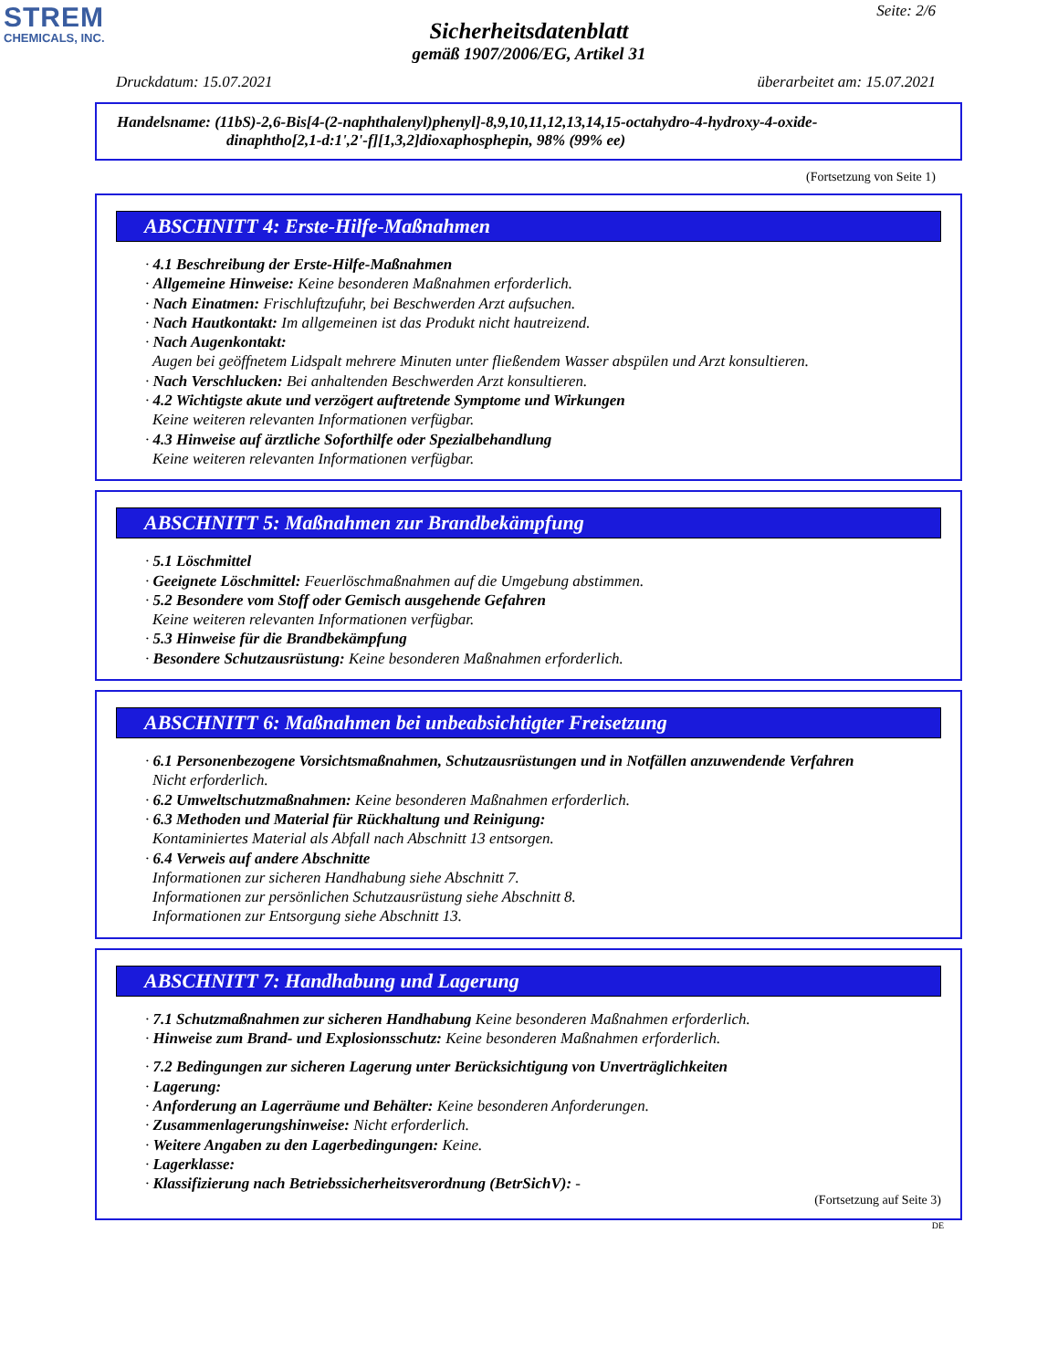STREM
CHEMICALS, INC.
Seite: 2/6
Sicherheitsdatenblatt
gemäß 1907/2006/EG, Artikel 31
Druckdatum: 15.07.2021 überarbeitet am: 15.07.2021
Handelsname: (11bS)-2,6-Bis[4-(2-naphthalenyl)phenyl]-8,9,10,11,12,13,14,15-octahydro-4-hydroxy-4-oxide-
dinaphtho[2,1-d:1',2'-f][1,3,2]dioxaphosphepin, 98% (99% ee)
(Fortsetzung von Seite 1)
ABSCHNITT 4: Erste-Hilfe-Maßnahmen
· 4.1 Beschreibung der Erste-Hilfe-Maßnahmen
· Allgemeine Hinweise: Keine besonderen Maßnahmen erforderlich.
· Nach Einatmen: Frischluftzufuhr, bei Beschwerden Arzt aufsuchen.
· Nach Hautkontakt: Im allgemeinen ist das Produkt nicht hautreizend.
· Nach Augenkontakt:
Augen bei geöffnetem Lidspalt mehrere Minuten unter fließendem Wasser abspülen und Arzt konsultieren.
· Nach Verschlucken: Bei anhaltenden Beschwerden Arzt konsultieren.
· 4.2 Wichtigste akute und verzögert auftretende Symptome und Wirkungen
Keine weiteren relevanten Informationen verfügbar.
· 4.3 Hinweise auf ärztliche Soforthilfe oder Spezialbehandlung
Keine weiteren relevanten Informationen verfügbar.
ABSCHNITT 5: Maßnahmen zur Brandbekämpfung
· 5.1 Löschmittel
· Geeignete Löschmittel: Feuerlöschmaßnahmen auf die Umgebung abstimmen.
· 5.2 Besondere vom Stoff oder Gemisch ausgehende Gefahren
Keine weiteren relevanten Informationen verfügbar.
· 5.3 Hinweise für die Brandbekämpfung
· Besondere Schutzausrüstung: Keine besonderen Maßnahmen erforderlich.
ABSCHNITT 6: Maßnahmen bei unbeabsichtigter Freisetzung
· 6.1 Personenbezogene Vorsichtsmaßnahmen, Schutzausrüstungen und in Notfällen anzuwendende Verfahren
Nicht erforderlich.
· 6.2 Umweltschutzmaßnahmen: Keine besonderen Maßnahmen erforderlich.
· 6.3 Methoden und Material für Rückhaltung und Reinigung:
Kontaminiertes Material als Abfall nach Abschnitt 13 entsorgen.
· 6.4 Verweis auf andere Abschnitte
Informationen zur sicheren Handhabung siehe Abschnitt 7.
Informationen zur persönlichen Schutzausrüstung siehe Abschnitt 8.
Informationen zur Entsorgung siehe Abschnitt 13.
ABSCHNITT 7: Handhabung und Lagerung
· 7.1 Schutzmaßnahmen zur sicheren Handhabung Keine besonderen Maßnahmen erforderlich.
· Hinweise zum Brand- und Explosionsschutz: Keine besonderen Maßnahmen erforderlich.
· 7.2 Bedingungen zur sicheren Lagerung unter Berücksichtigung von Unverträglichkeiten
· Lagerung:
· Anforderung an Lagerräume und Behälter: Keine besonderen Anforderungen.
· Zusammenlagerungshinweise: Nicht erforderlich.
· Weitere Angaben zu den Lagerbedingungen: Keine.
· Lagerklasse:
· Klassifizierung nach Betriebssicherheitsverordnung (BetrSichV): -
(Fortsetzung auf Seite 3)
DE